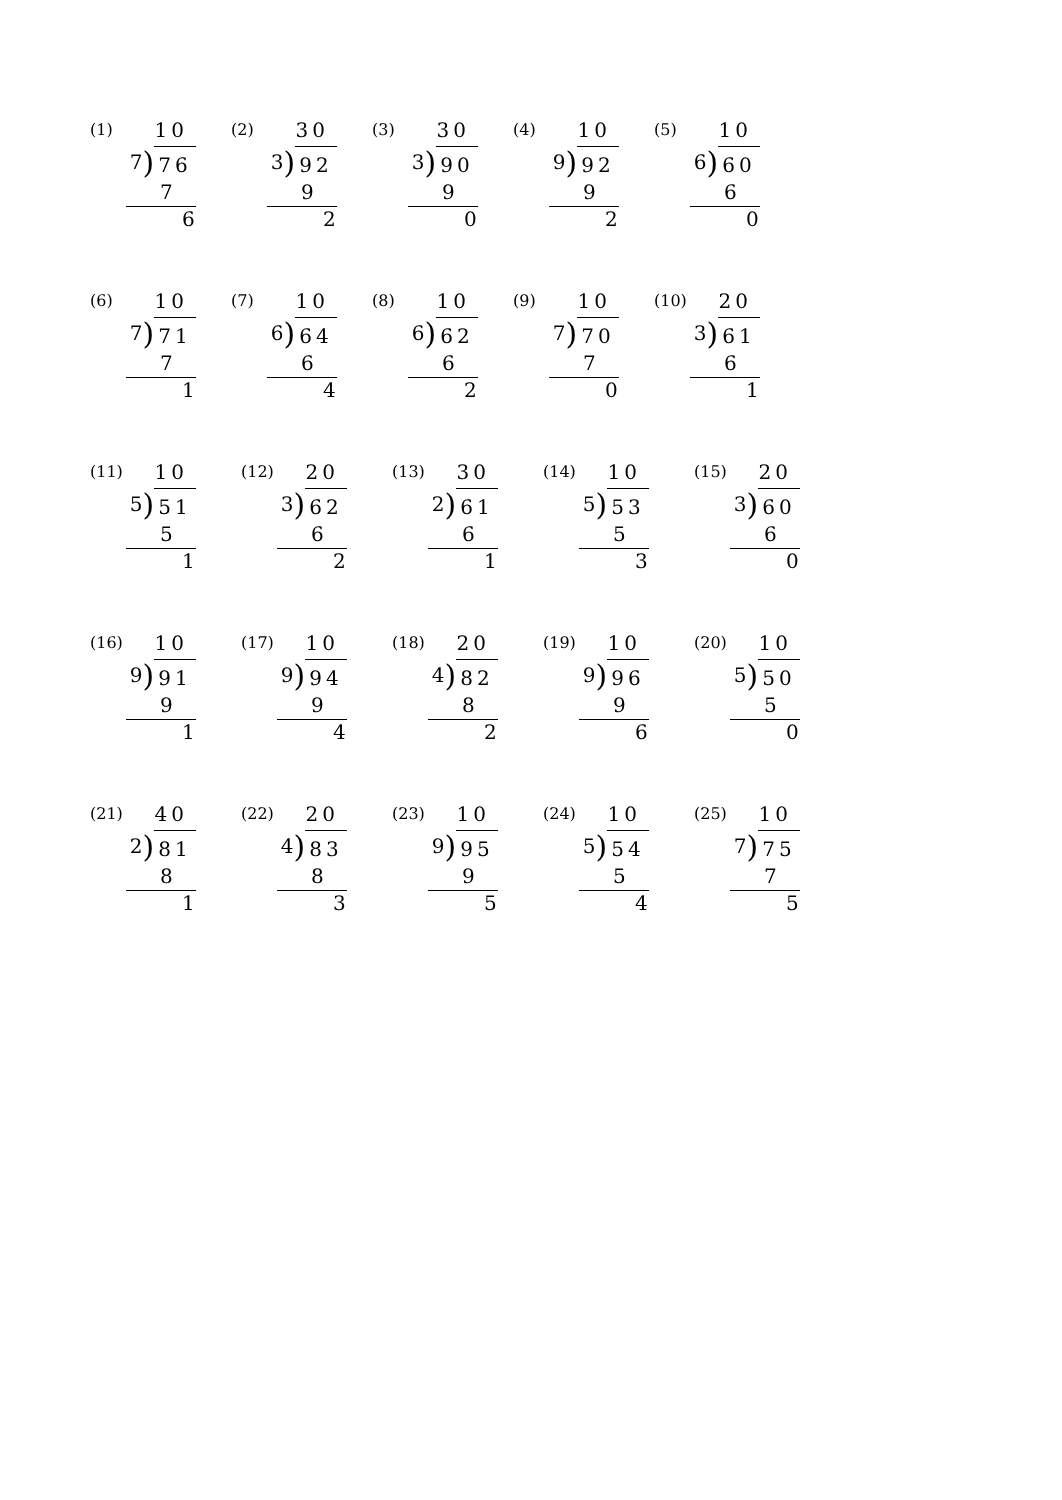(1)
10
7) 76
7
6
(2)
30
3) 92
9
2
(3)
30
3) 90
9
0
(4)
10
9) 92
9
2
(5)
10
6) 60
6
0
(6)
10
7) 71
7
1
(7)
10
6) 64
6
4
(8)
10
6) 62
6
2
(9)
10
7) 70
7
0
(10)
20
3) 61
6
1
(11)
10
5) 51
5
1
(12)
20
3) 62
6
2
(13)
30
2) 61
6
1
(14)
10
5) 53
5
3
(15)
20
3) 60
6
0
(16)
10
9) 91
9
1
(17)
10
9) 94
9
4
(18)
20
4) 82
8
2
(19)
10
9) 96
9
6
(20)
10
5) 50
5
0
(21)
40
2) 81
8
1
(22)
20
4) 83
8
3
(23)
10
9) 95
9
5
(24)
10
5) 54
5
4
(25)
10
7) 75
7
5